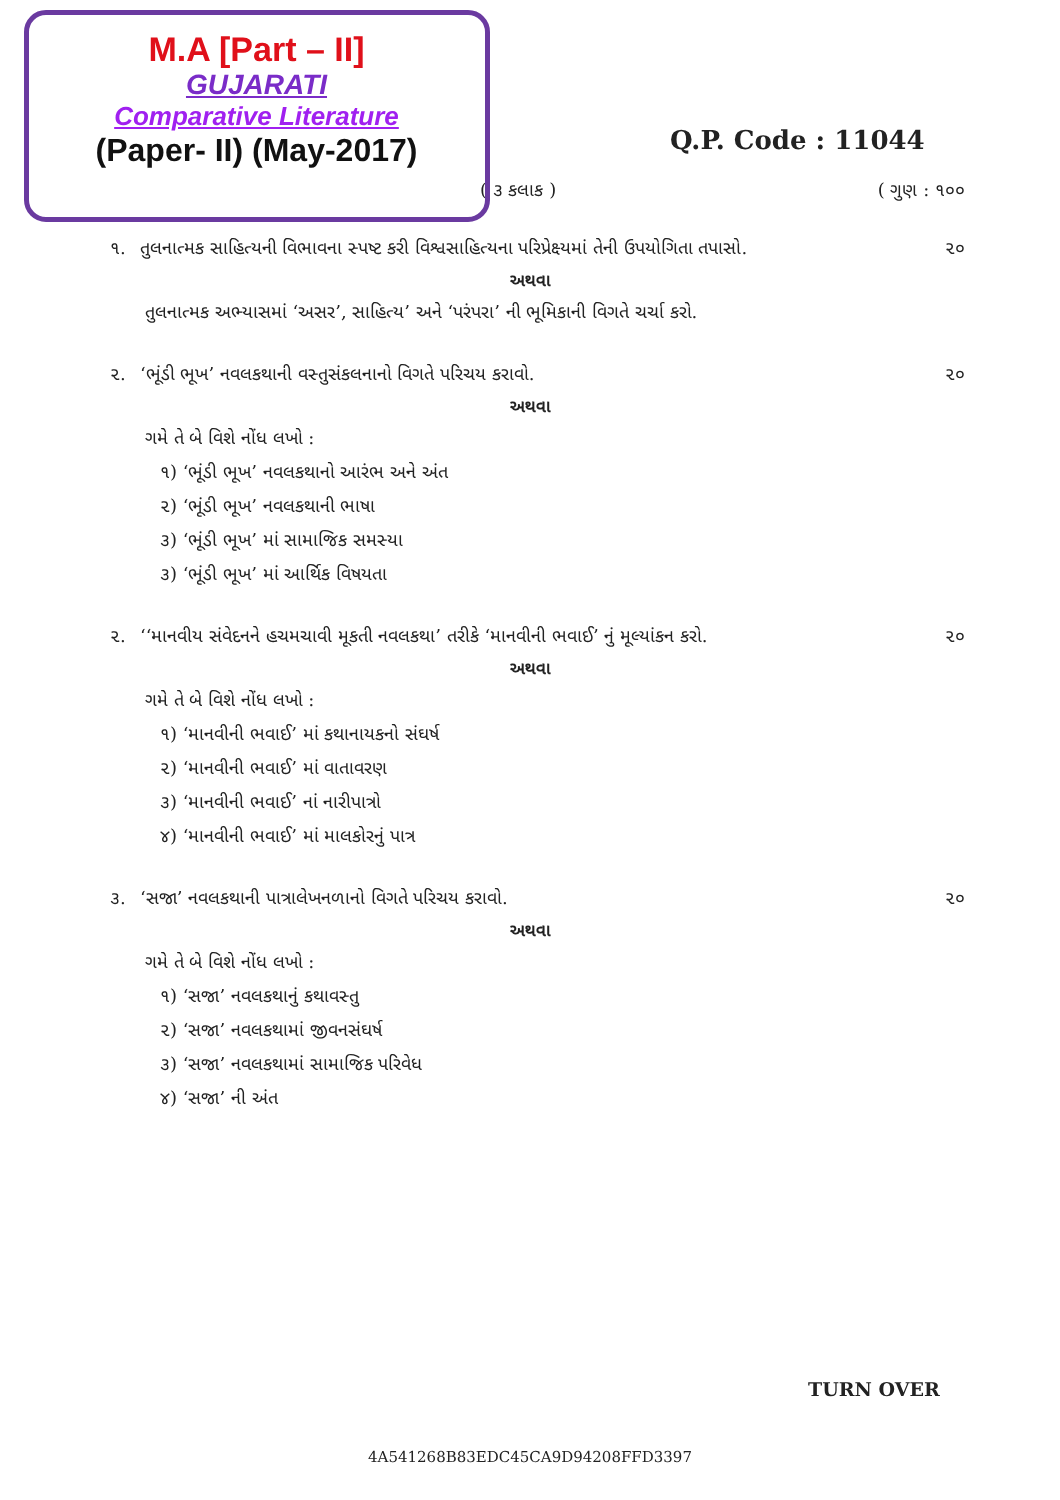M.A [Part – II]
GUJARATI
Comparative Literature
(Paper- II) (May-2017)
Q.P. Code : 11044
( ૩ કલાક ) ( ગુણ : ૧૦૦
૧. તુલનાત્મક સાહિત્યની વિભાવના સ્પષ્ટ કરી વિશ્વસાહિત્યના પરિપ્રેક્ષ્યમાં તેની ઉપયોગિતા તપાસો. ૨૦
અથવા
તુલનાત્મક અભ્યાસમાં ‘અસર’, સાહિત્ય’ અને ‘પરંપરા’ ની ભૂમિકાની વિગતે ચર્ચા કરો.
૨. ‘ભૂંડી ભૂખ’ નવલકથાની વસ્તુસંકલનાનો વિગતે પરિચય કરાવો. ૨૦
અથવા
ગમે તે બે વિશે નોંધ લખો :
૧) ‘ભૂંડી ભૂખ’ નવલકથાનો આરંભ અને અંત
૨) ‘ભૂંડી ભૂખ’ નવલકથાની ભાષા
૩) ‘ભૂંડી ભૂખ’ માં સામાજિક સમસ્યા
૩) ‘ભૂંડી ભૂખ’ માં આર્થિક વિષયતા
૨. ‘‘માનવીય સંવેદનને હચમચાવી મૂકતી નવલકથા’ તરીકે ‘માનવીની ભવાઈ’ નું મૂલ્યાંકન કરો. ૨૦
અથવા
ગમે તે બે વિશે નોંધ લખો :
૧) ‘માનવીની ભવાઈ’ માં કથાનાયકનો સંઘર્ષ
૨) ‘માનવીની ભવાઈ’ માં વાતાવરણ
૩) ‘માનવીની ભવાઈ’ નાં નારીપાત્રો
૪) ‘માનવીની ભવાઈ’ માં માલકોરનું પાત્ર
૩. ‘સજા’ નવલકથાની પાત્રાલેખનળાનો વિગતે પરિચય કરાવો. ૨૦
અથવા
ગમે તે બે વિશે નોંધ લખો :
૧) ‘સજા’ નવલકથાનું કથાવસ્તુ
૨) ‘સજા’ નવલકથામાં જીવનસંઘર્ષ
૩) ‘સજા’ નવલકથામાં સામાજિક પરિવેધ
૪) ‘સજા’ ની અંત
TURN OVER
4A541268B83EDC45CA9D94208FFD3397